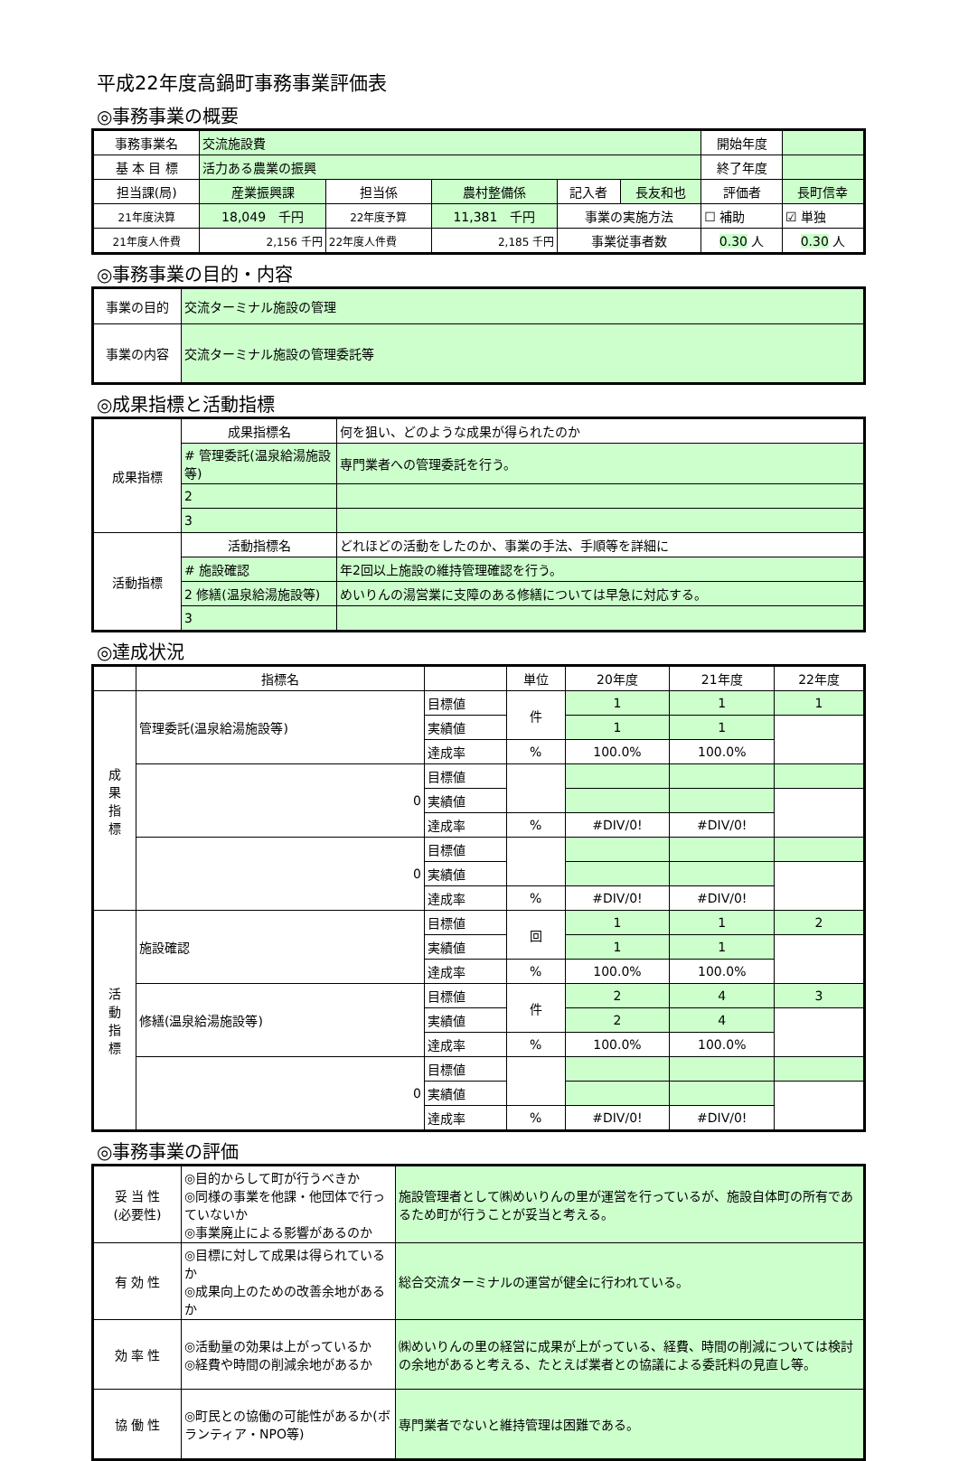平成22年度高鍋町事務事業評価表
◎事務事業の概要
| 事務事業名 | 交流施設費 | | | | | 開始年度 | | |
| 基 本 目 標 | 活力ある農業の振興 | | | | | 終了年度 | | |
| 担当課(局) | 産業振興課 | 担当係 | 農村整備係 | 記入者 | 長友和也 | 評価者 | 長町信幸 | |
| 21年度決算 | 18,049 千円 | 22年度予算 | 11,381 千円 | 事業の実施方法 | | ☐ 補助 | | ☑ 単独 |
| 21年度人件費 | 2,156 千円 | 22年度人件費 | 2,185 千円 | 事業従事者数 | | 0.30 人 | | 0.30 人 |
◎事務事業の目的・内容
| 事業の目的 | 交流ターミナル施設の管理 |
| 事業の内容 | 交流ターミナル施設の管理委託等 |
◎成果指標と活動指標
| 成果指標 | 成果指標名 | 何を狙い、どのような成果が得られたのか |
| | # 管理委託(温泉給湯施設等) | 専門業者への管理委託を行う。 |
| | 2 | |
| | 3 | |
| 活動指標 | 活動指標名 | どれほどの活動をしたのか、事業の手法、手順等を詳細に |
| | # 施設確認 | 年2回以上施設の維持管理確認を行う。 |
| | 2 修繕(温泉給湯施設等) | めいりんの湯営業に支障のある修繕については早急に対応する。 |
| | 3 | |
◎達成状況
| | 指標名 | | 単位 | 20年度 | 21年度 | 22年度 |
| --- | --- | --- | --- | --- | --- | --- |
| 成 果 指 標 | 管理委託(温泉給湯施設等) | 目標値 | 件 | 1 | 1 | 1 |
| | | 実績値 | | 1 | 1 | |
| | | 達成率 | % | 100.0% | 100.0% | |
| | 0 | 目標値 | | | | |
| | | 実績値 | | | | |
| | | 達成率 | % | #DIV/0! | #DIV/0! | |
| | 0 | 目標値 | | | | |
| | | 実績値 | | | | |
| | | 達成率 | % | #DIV/0! | #DIV/0! | |
| 活 動 指 標 | 施設確認 | 目標値 | 回 | 1 | 1 | 2 |
| | | 実績値 | | 1 | 1 | |
| | | 達成率 | % | 100.0% | 100.0% | |
| | 修繕(温泉給湯施設等) | 目標値 | 件 | 2 | 4 | 3 |
| | | 実績値 | | 2 | 4 | |
| | | 達成率 | % | 100.0% | 100.0% | |
| | 0 | 目標値 | | | | |
| | | 実績値 | | | | |
| | | 達成率 | % | #DIV/0! | #DIV/0! | |
◎事務事業の評価
| 妥 当 性 (必要性) | ◎目的からして町が行うべきか ◎同様の事業を他課・他団体で行っていないか ◎事業廃止による影響があるのか | 施設管理者として㈱めいりんの里が運営を行っているが、施設自体町の所有であるため町が行うことが妥当と考える。 |
| 有 効 性 | ◎目標に対して成果は得られているか ◎成果向上のための改善余地があるか | 総合交流ターミナルの運営が健全に行われている。 |
| 効 率 性 | ◎活動量の効果は上がっているか ◎経費や時間の削減余地があるか | ㈱めいりんの里の経営に成果が上がっている、経費、時間の削減については検討の余地があると考える、たとえば業者との協議による委託料の見直し等。 |
| 協 働 性 | ◎町民との協働の可能性があるか(ボランティア・NPO等) | 専門業者でないと維持管理は困難である。 |